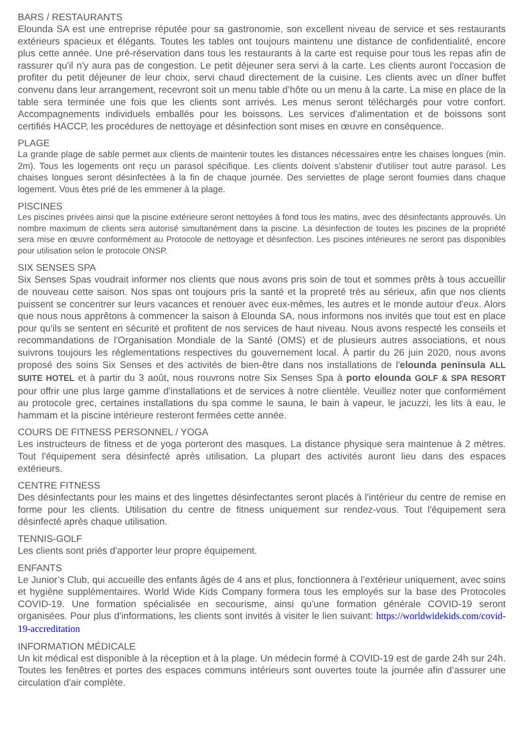BARS / RESTAURANTS
Elounda SA est une entreprise réputée pour sa gastronomie, son excellent niveau de service et ses restaurants extérieurs spacieux et élégants. Toutes les tables ont toujours maintenu une distance de confidentialité, encore plus cette année. Une pré-réservation dans tous les restaurants à la carte est requise pour tous les repas afin de rassurer qu'il n'y aura pas de congestion. Le petit déjeuner sera servi à la carte. Les clients auront l'occasion de profiter du petit déjeuner de leur choix, servi chaud directement de la cuisine. Les clients avec un dîner buffet convenu dans leur arrangement, recevront soit un menu table d’hôte ou un menu à la carte. La mise en place de la table sera terminée une fois que les clients sont arrivés. Les menus seront téléchargés pour votre confort. Accompagnements individuels emballés pour les boissons. Les services d'alimentation et de boissons sont certifiés HACCP, les procédures de nettoyage et désinfection sont mises en œuvre en conséquence.
PLAGE
La grande plage de sable permet aux clients de maintenir toutes les distances nécessaires entre les chaises longues (min. 2m). Tous les logements ont reçu un parasol spécifique. Les clients doivent s'abstenir d'utiliser tout autre parasol. Les chaises longues seront désinfectées à la fin de chaque journée. Des serviettes de plage seront fournies dans chaque logement. Vous êtes prié de les emmener à la plage.
PISCINES
Les piscines privées ainsi que la piscine extérieure seront nettoyées à fond tous les matins, avec des désinfectants approuvés. Un nombre maximum de clients sera autorisé simultanément dans la piscine. La désinfection de toutes les piscines de la propriété sera mise en œuvre conformément au Protocole de nettoyage et désinfection. Les piscines intérieures ne seront pas disponibles pour utilisation selon le protocole ONSP.
SIX SENSES SPA
Six Senses Spas voudrait informer nos clients que nous avons pris soin de tout et sommes prêts à tous accueillir de nouveau cette saison. Nos spas ont toujours pris la santé et la propreté très au sérieux, afin que nos clients puissent se concentrer sur leurs vacances et renouer avec eux-mêmes, les autres et le monde autour d'eux. Alors que nous nous apprêtons à commencer la saison à Elounda SA, nous informons nos invités que tout est en place pour qu'ils se sentent en sécurité et profitent de nos services de haut niveau. Nous avons respecté les conseils et recommandations de l'Organisation Mondiale de la Santé (OMS) et de plusieurs autres associations, et nous suivrons toujours les réglementations respectives du gouvernement local. À partir du 26 juin 2020, nous avons proposé des soins Six Senses et des activités de bien-être dans nos installations de l'elounda peninsula ALL SUITE HOTEL et à partir du 3 août, nous rouvrons notre Six Senses Spa à porto elounda GOLF & SPA RESORT pour offrir une plus large gamme d'installations et de services à notre clientèle. Veuillez noter que conformément au protocole grec, certaines installations du spa comme le sauna, le bain à vapeur, le jacuzzi, les lits à eau, le hammam et la piscine intérieure resteront fermées cette année.
COURS DE FITNESS PERSONNEL / YOGA
Les instructeurs de fitness et de yoga porteront des masques. La distance physique sera maintenue à 2 mètres. Tout l'équipement sera désinfecté après utilisation. La plupart des activités auront lieu dans des espaces extérieurs.
CENTRE FITNESS
Des désinfectants pour les mains et des lingettes désinfectantes seront placés à l'intérieur du centre de remise en forme pour les clients. Utilisation du centre de fitness uniquement sur rendez-vous. Tout l'équipement sera désinfecté après chaque utilisation.
TENNIS-GOLF
Les clients sont priés d'apporter leur propre équipement.
ENFANTS
Le Junior’s Club, qui accueille des enfants âgés de 4 ans et plus, fonctionnera à l’extérieur uniquement, avec soins et hygiène supplémentaires. World Wide Kids Company formera tous les employés sur la base des Protocoles COVID-19. Une formation spécialisée en secourisme, ainsi qu'une formation générale COVID-19 seront organisées. Pour plus d'informations, les clients sont invités à visiter le lien suivant: https://worldwidekids.com/covid-19-accreditation
INFORMATION MÉDICALE
Un kit médical est disponible à la réception et à la plage. Un médecin formé à COVID-19 est de garde 24h sur 24h. Toutes les fenêtres et portes des espaces communs intérieurs sont ouvertes toute la journée afin d’assurer une circulation d'air complète.